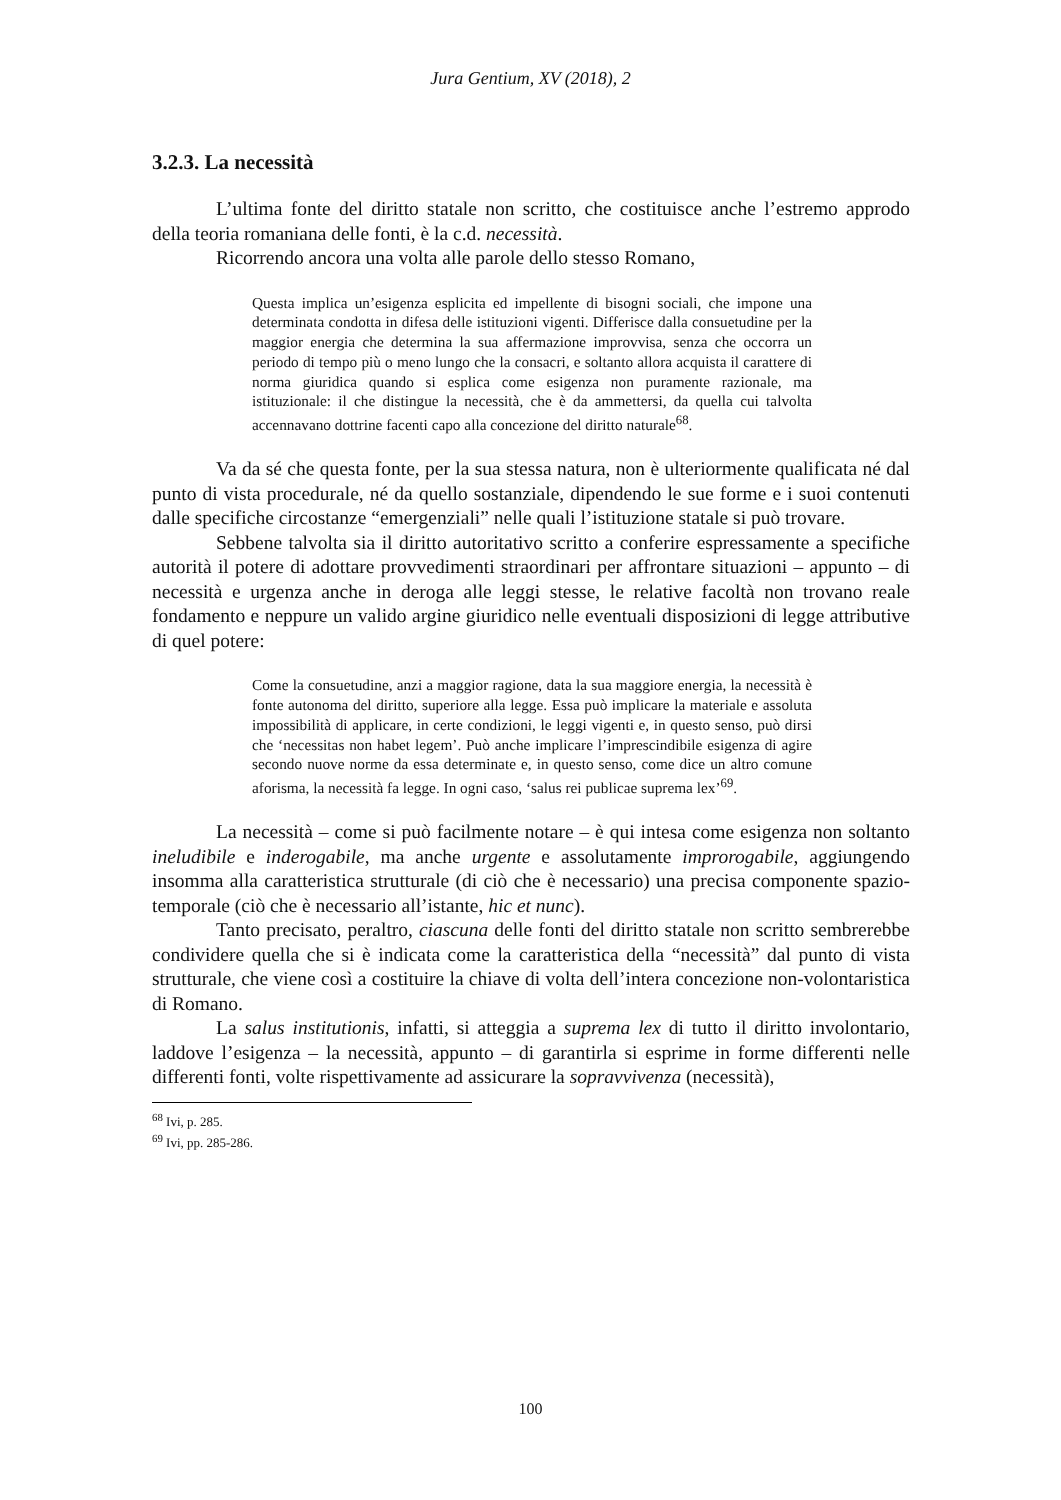Jura Gentium, XV (2018), 2
3.2.3. La necessità
L’ultima fonte del diritto statale non scritto, che costituisce anche l’estremo approdo della teoria romaniana delle fonti, è la c.d. necessità.
Ricorrendo ancora una volta alle parole dello stesso Romano,
Questa implica un’esigenza esplicita ed impellente di bisogni sociali, che impone una determinata condotta in difesa delle istituzioni vigenti. Differisce dalla consuetudine per la maggior energia che determina la sua affermazione improvvisa, senza che occorra un periodo di tempo più o meno lungo che la consacri, e soltanto allora acquista il carattere di norma giuridica quando si esplica come esigenza non puramente razionale, ma istituzionale: il che distingue la necessità, che è da ammettersi, da quella cui talvolta accennavano dottrine facenti capo alla concezione del diritto naturale<sup>68</sup>.
Va da sé che questa fonte, per la sua stessa natura, non è ulteriormente qualificata né dal punto di vista procedurale, né da quello sostanziale, dipendendo le sue forme e i suoi contenuti dalle specifiche circostanze “emergenziali” nelle quali l’istituzione statale si può trovare.
Sebbene talvolta sia il diritto autoritativo scritto a conferire espressamente a specifiche autorità il potere di adottare provvedimenti straordinari per affrontare situazioni – appunto – di necessità e urgenza anche in deroga alle leggi stesse, le relative facoltà non trovano reale fondamento e neppure un valido argine giuridico nelle eventuali disposizioni di legge attributive di quel potere:
Come la consuetudine, anzi a maggior ragione, data la sua maggiore energia, la necessità è fonte autonoma del diritto, superiore alla legge. Essa può implicare la materiale e assoluta impossibilità di applicare, in certe condizioni, le leggi vigenti e, in questo senso, può dirsi che ‘necessitas non habet legem’. Può anche implicare l’imprescindibile esigenza di agire secondo nuove norme da essa determinate e, in questo senso, come dice un altro comune aforisma, la necessità fa legge. In ogni caso, ‘salus rei publicae suprema lex’<sup>69</sup>.
La necessità – come si può facilmente notare – è qui intesa come esigenza non soltanto ineludibile e inderogabile, ma anche urgente e assolutamente improrogabile, aggiungendo insomma alla caratteristica strutturale (di ciò che è necessario) una precisa componente spazio-temporale (ciò che è necessario all’istante, hic et nunc).
Tanto precisato, peraltro, ciascuna delle fonti del diritto statale non scritto sembrerebbe condividere quella che si è indicata come la caratteristica della “necessità” dal punto di vista strutturale, che viene così a costituire la chiave di volta dell’intera concezione non-volontaristica di Romano.
La salus institutionis, infatti, si atteggia a suprema lex di tutto il diritto involontario, laddove l’esigenza – la necessità, appunto – di garantirla si esprime in forme differenti nelle differenti fonti, volte rispettivamente ad assicurare la sopravvivenza (necessità),
<sup>68</sup> Ivi, p. 285.
<sup>69</sup> Ivi, pp. 285-286.
100